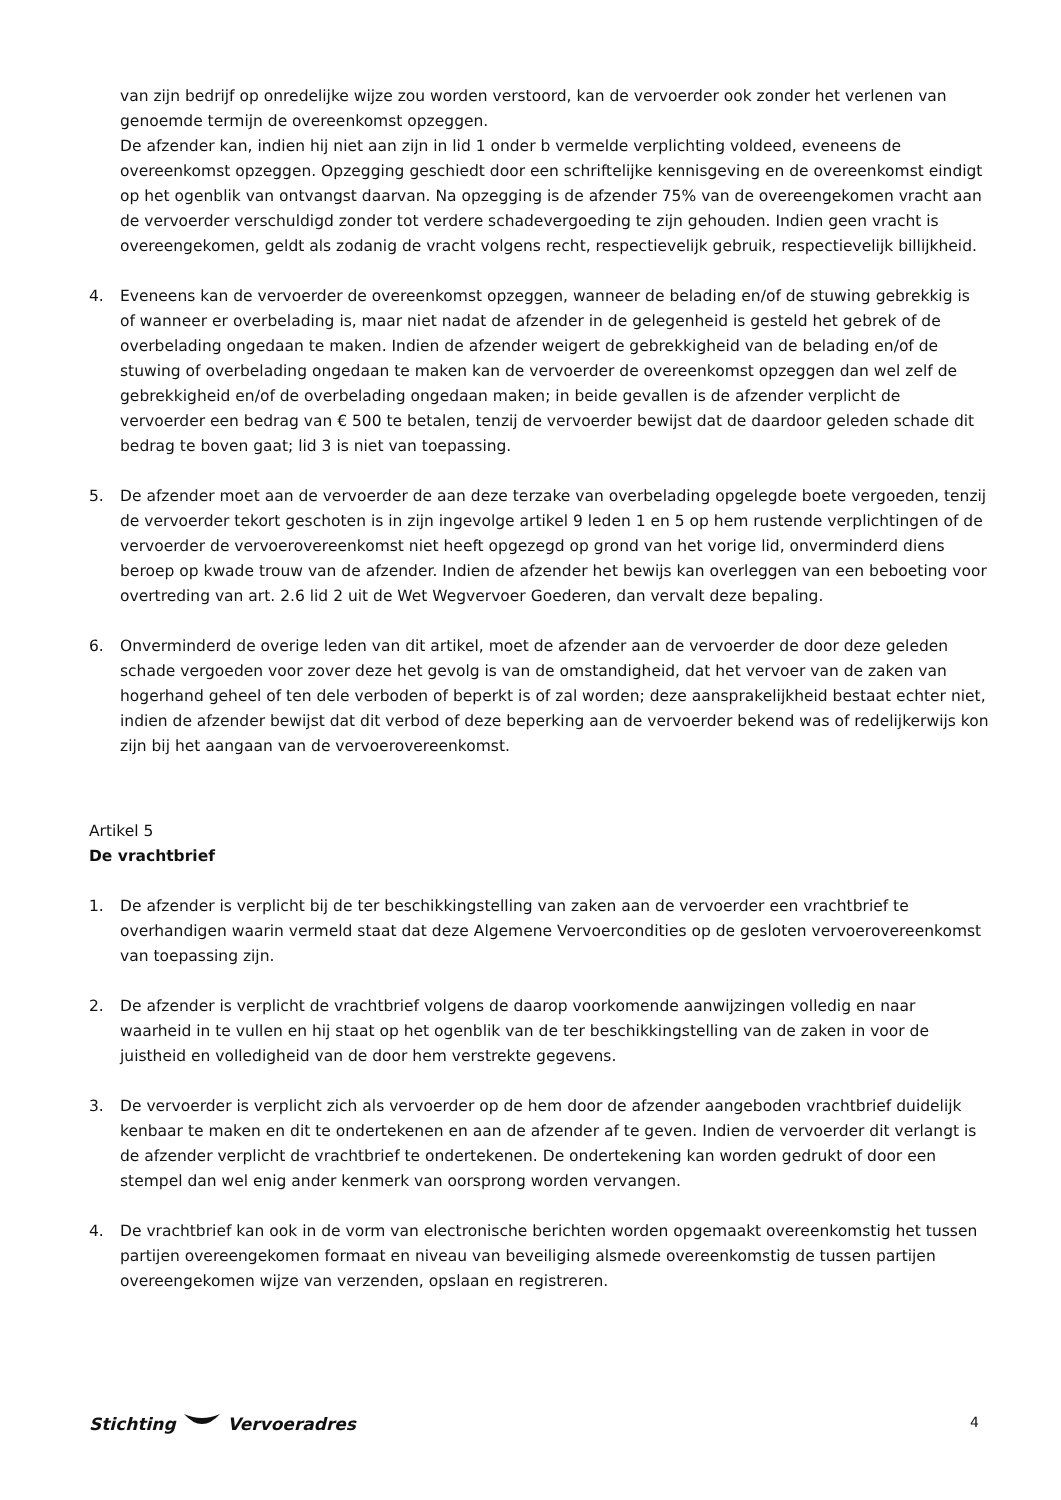van zijn bedrijf op onredelijke wijze zou worden verstoord, kan de vervoerder ook zonder het verlenen van genoemde termijn de overeenkomst opzeggen.
De afzender kan, indien hij niet aan zijn in lid 1 onder b vermelde verplichting voldeed, eveneens de overeenkomst opzeggen. Opzegging geschiedt door een schriftelijke kennisgeving en de overeenkomst eindigt op het ogenblik van ontvangst daarvan. Na opzegging is de afzender 75% van de overeengekomen vracht aan de vervoerder verschuldigd zonder tot verdere schadevergoeding te zijn gehouden. Indien geen vracht is overeengekomen, geldt als zodanig de vracht volgens recht, respectievelijk gebruik, respectievelijk billijkheid.
4. Eveneens kan de vervoerder de overeenkomst opzeggen, wanneer de belading en/of de stuwing gebrekkig is of wanneer er overbelading is, maar niet nadat de afzender in de gelegenheid is gesteld het gebrek of de overbelading ongedaan te maken. Indien de afzender weigert de gebrekkigheid van de belading en/of de stuwing of overbelading ongedaan te maken kan de vervoerder de overeenkomst opzeggen dan wel zelf de gebrekkigheid en/of de overbelading ongedaan maken; in beide gevallen is de afzender verplicht de vervoerder een bedrag van € 500 te betalen, tenzij de vervoerder bewijst dat de daardoor geleden schade dit bedrag te boven gaat; lid 3 is niet van toepassing.
5. De afzender moet aan de vervoerder de aan deze terzake van overbelading opgelegde boete vergoeden, tenzij de vervoerder tekort geschoten is in zijn ingevolge artikel 9 leden 1 en 5 op hem rustende verplichtingen of de vervoerder de vervoerovereenkomst niet heeft opgezegd op grond van het vorige lid, onverminderd diens beroep op kwade trouw van de afzender. Indien de afzender het bewijs kan overleggen van een beboeting voor overtreding van art. 2.6 lid 2 uit de Wet Wegvervoer Goederen, dan vervalt deze bepaling.
6. Onverminderd de overige leden van dit artikel, moet de afzender aan de vervoerder de door deze geleden schade vergoeden voor zover deze het gevolg is van de omstandigheid, dat het vervoer van de zaken van hogerhand geheel of ten dele verboden of beperkt is of zal worden; deze aansprakelijkheid bestaat echter niet, indien de afzender bewijst dat dit verbod of deze beperking aan de vervoerder bekend was of redelijkerwijs kon zijn bij het aangaan van de vervoerovereenkomst.
Artikel 5
De vrachtbrief
1. De afzender is verplicht bij de ter beschikkingstelling van zaken aan de vervoerder een vrachtbrief te overhandigen waarin vermeld staat dat deze Algemene Vervoercondities op de gesloten vervoerovereenkomst van toepassing zijn.
2. De afzender is verplicht de vrachtbrief volgens de daarop voorkomende aanwijzingen volledig en naar waarheid in te vullen en hij staat op het ogenblik van de ter beschikkingstelling van de zaken in voor de juistheid en volledigheid van de door hem verstrekte gegevens.
3. De vervoerder is verplicht zich als vervoerder op de hem door de afzender aangeboden vrachtbrief duidelijk kenbaar te maken en dit te ondertekenen en aan de afzender af te geven. Indien de vervoerder dit verlangt is de afzender verplicht de vrachtbrief te ondertekenen. De ondertekening kan worden gedrukt of door een stempel dan wel enig ander kenmerk van oorsprong worden vervangen.
4. De vrachtbrief kan ook in de vorm van electronische berichten worden opgemaakt overeenkomstig het tussen partijen overeengekomen formaat en niveau van beveiliging alsmede overeenkomstig de tussen partijen overeengekomen wijze van verzenden, opslaan en registreren.
Stichting Vervoeradres 4